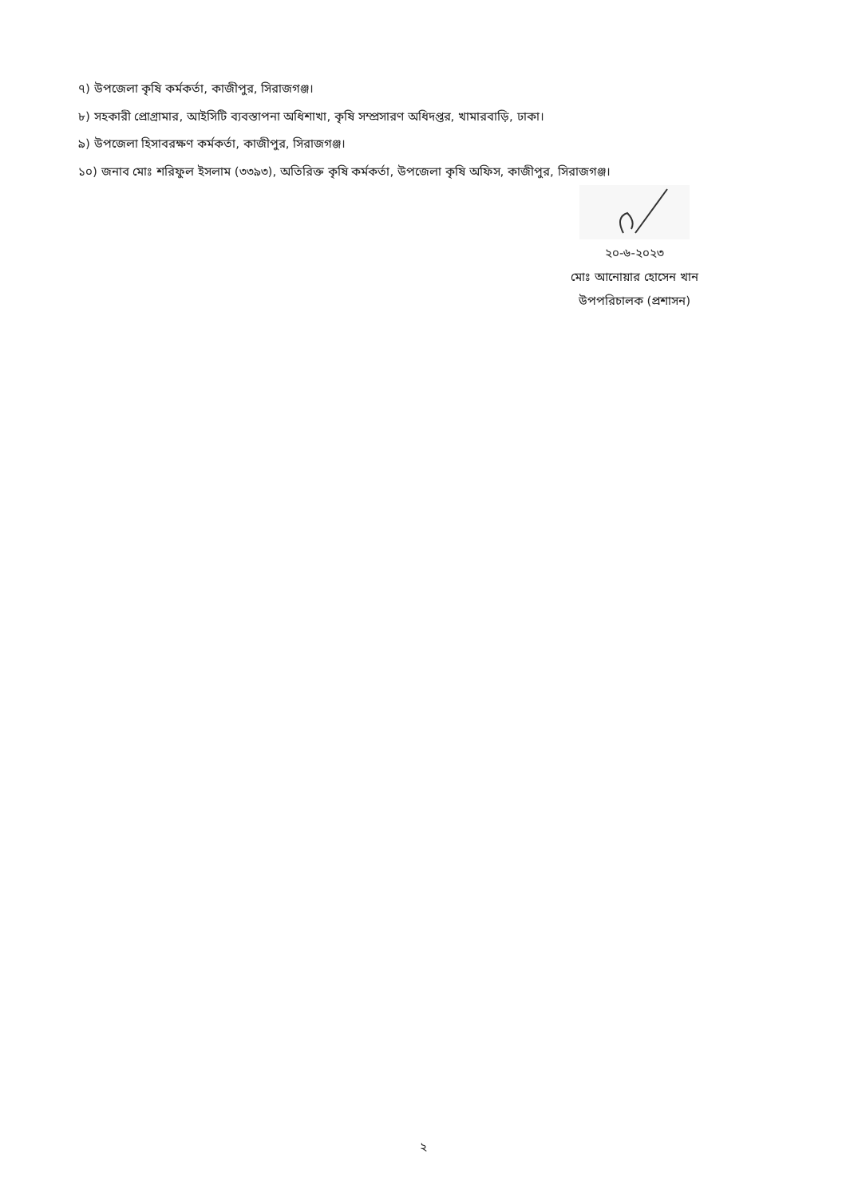৭) উপজেলা কৃষি কর্মকর্তা, কাজীপুর, সিরাজগঞ্জ।
৮) সহকারী প্রোগ্রামার, আইসিটি ব্যবস্তাপনা অধিশাখা, কৃষি সম্প্রসারণ অধিদপ্তর, খামারবাড়ি, ঢাকা।
৯) উপজেলা হিসাবরক্ষণ কর্মকর্তা, কাজীপুর, সিরাজগঞ্জ।
১০) জনাব মোঃ শরিফুল ইসলাম (৩৩৯৩), অতিরিক্ত কৃষি কর্মকর্তা, উপজেলা কৃষি অফিস, কাজীপুর, সিরাজগঞ্জ।
২০-৬-২০২৩
মোঃ আনোয়ার হোসেন খান
উপপরিচালক (প্রশাসন)
২